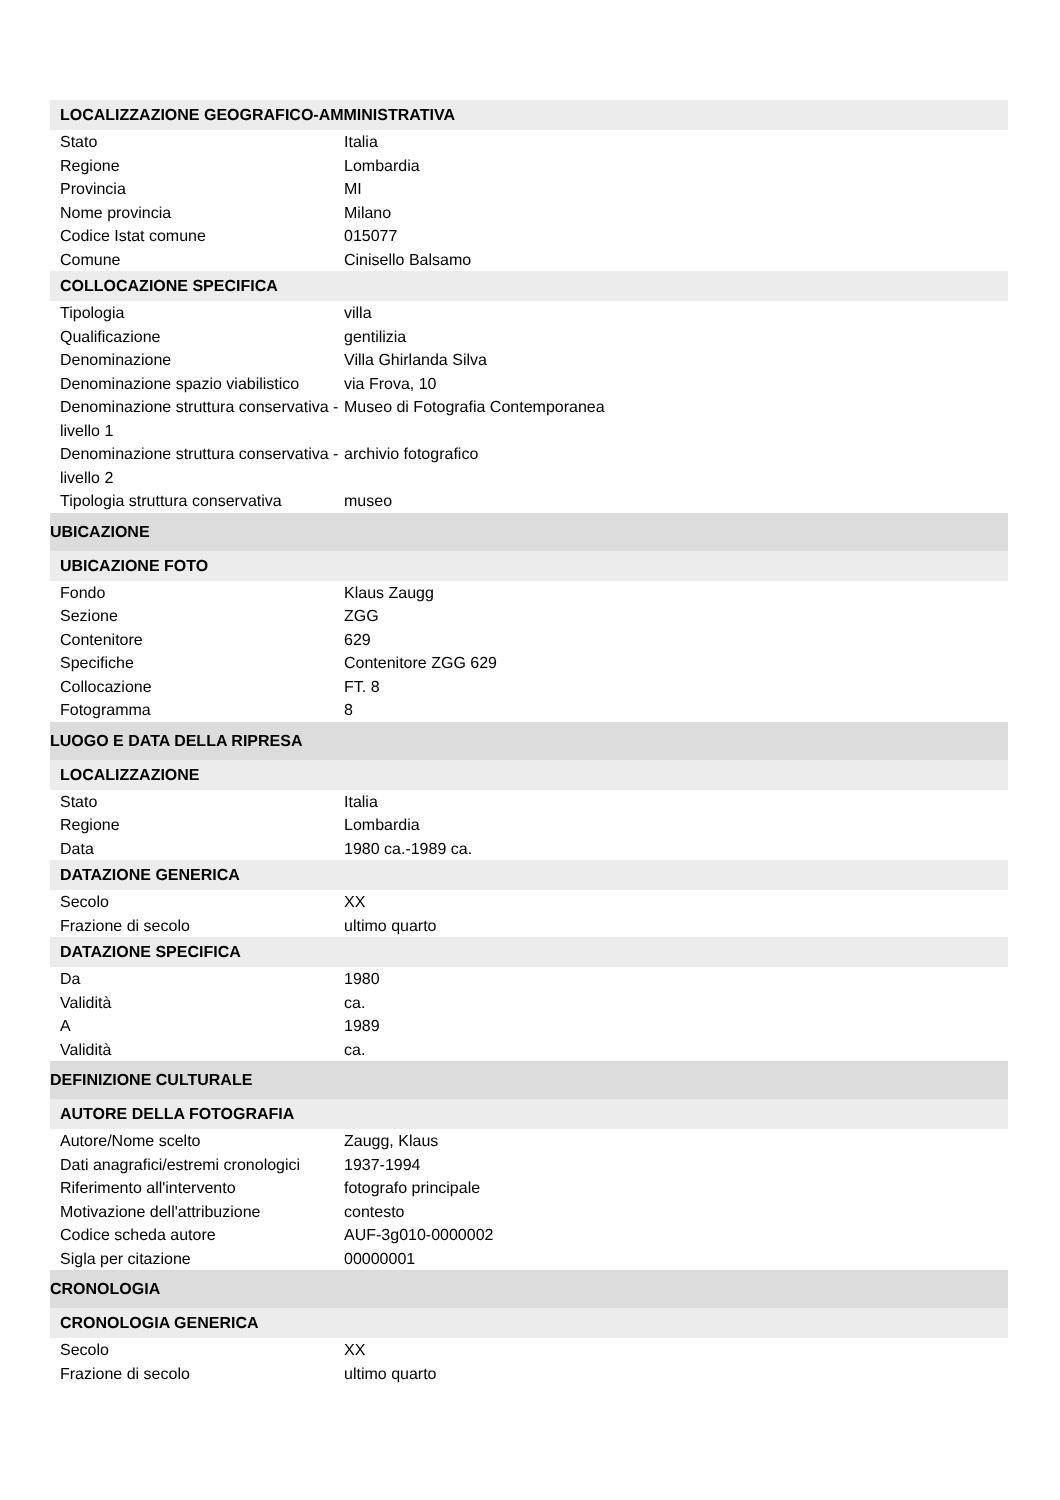| LOCALIZZAZIONE GEOGRAFICO-AMMINISTRATIVA | |
| --- | --- |
| Stato | Italia |
| Regione | Lombardia |
| Provincia | MI |
| Nome provincia | Milano |
| Codice Istat comune | 015077 |
| Comune | Cinisello Balsamo |
| COLLOCAZIONE SPECIFICA | |
| Tipologia | villa |
| Qualificazione | gentilizia |
| Denominazione | Villa Ghirlanda Silva |
| Denominazione spazio viabilistico | via Frova, 10 |
| Denominazione struttura conservativa - livello 1 | Museo di Fotografia Contemporanea |
| Denominazione struttura conservativa - livello 2 | archivio fotografico |
| Tipologia struttura conservativa | museo |
| UBICAZIONE | |
| UBICAZIONE FOTO | |
| Fondo | Klaus Zaugg |
| Sezione | ZGG |
| Contenitore | 629 |
| Specifiche | Contenitore ZGG 629 |
| Collocazione | FT. 8 |
| Fotogramma | 8 |
| LUOGO E DATA DELLA RIPRESA | |
| LOCALIZZAZIONE | |
| Stato | Italia |
| Regione | Lombardia |
| Data | 1980 ca.-1989 ca. |
| DATAZIONE GENERICA | |
| Secolo | XX |
| Frazione di secolo | ultimo quarto |
| DATAZIONE SPECIFICA | |
| Da | 1980 |
| Validità | ca. |
| A | 1989 |
| Validità | ca. |
| DEFINIZIONE CULTURALE | |
| AUTORE DELLA FOTOGRAFIA | |
| Autore/Nome scelto | Zaugg, Klaus |
| Dati anagrafici/estremi cronologici | 1937-1994 |
| Riferimento all'intervento | fotografo principale |
| Motivazione dell'attribuzione | contesto |
| Codice scheda autore | AUF-3g010-0000002 |
| Sigla per citazione | 00000001 |
| CRONOLOGIA | |
| CRONOLOGIA GENERICA | |
| Secolo | XX |
| Frazione di secolo | ultimo quarto |